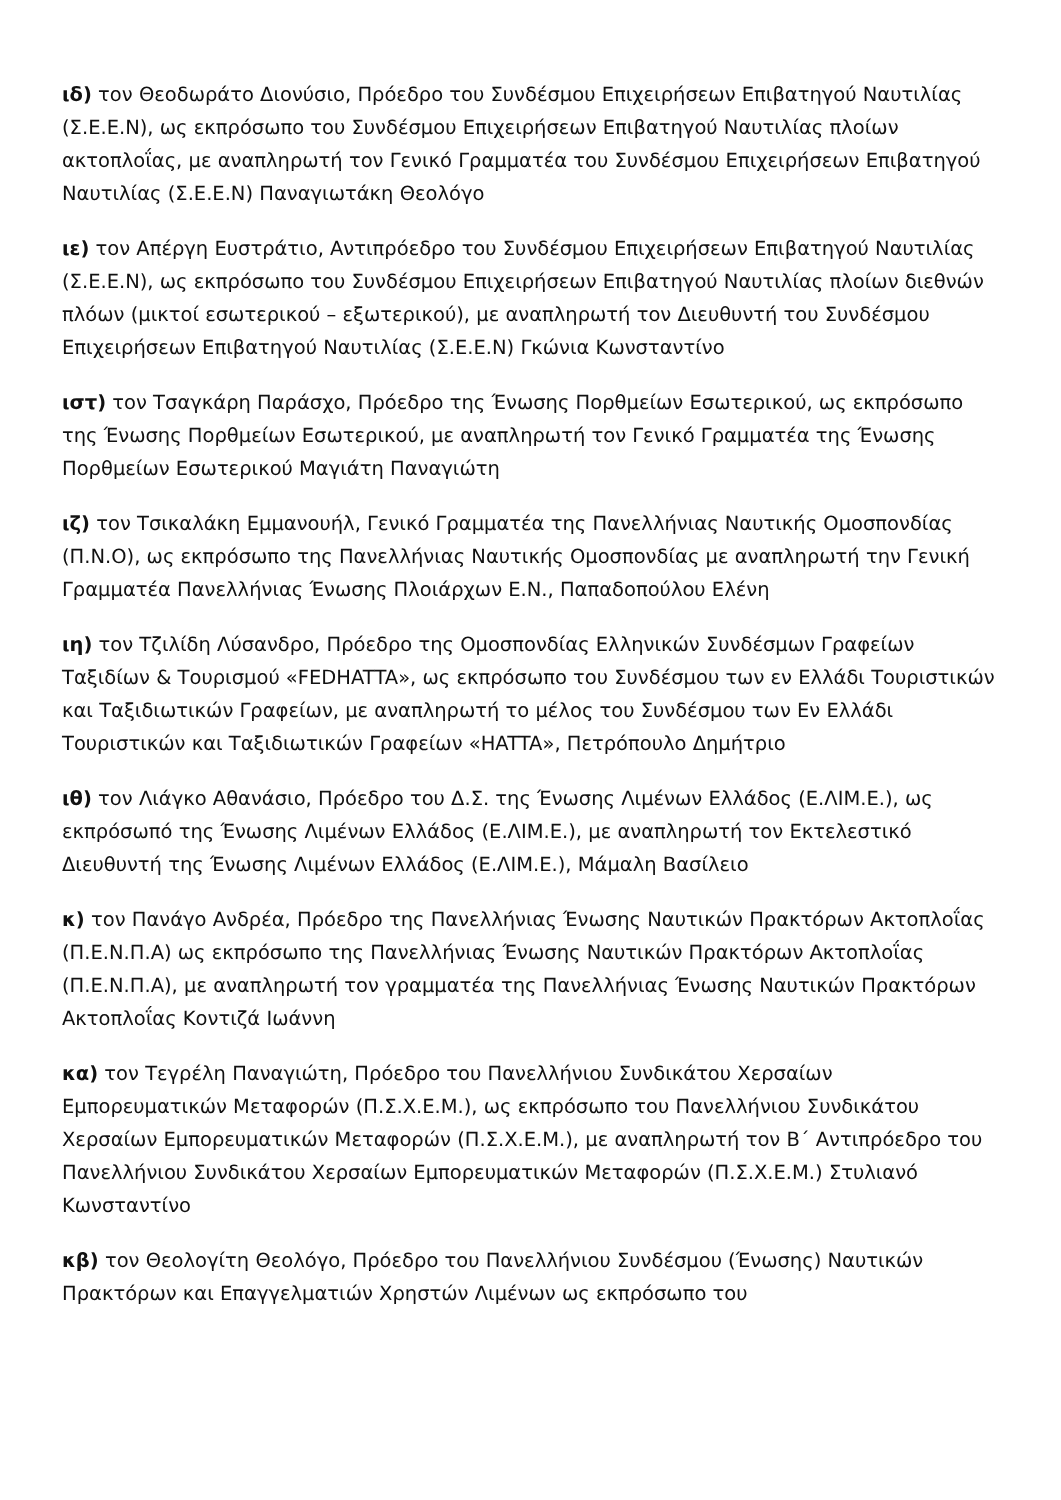ιδ) τον Θεοδωράτο Διονύσιο, Πρόεδρο του Συνδέσμου Επιχειρήσεων Επιβατηγού Ναυτιλίας (Σ.Ε.Ε.Ν), ως εκπρόσωπο του Συνδέσμου Επιχειρήσεων Επιβατηγού Ναυτιλίας πλοίων ακτοπλοΐας, με αναπληρωτή τον Γενικό Γραμματέα του Συνδέσμου Επιχειρήσεων Επιβατηγού Ναυτιλίας (Σ.Ε.Ε.Ν) Παναγιωτάκη Θεολόγο
ιε) τον Απέργη Ευστράτιο, Αντιπρόεδρο του Συνδέσμου Επιχειρήσεων Επιβατηγού Ναυτιλίας (Σ.Ε.Ε.Ν), ως εκπρόσωπο του Συνδέσμου Επιχειρήσεων Επιβατηγού Ναυτιλίας πλοίων διεθνών πλόων (μικτοί εσωτερικού – εξωτερικού), με αναπληρωτή τον Διευθυντή του Συνδέσμου Επιχειρήσεων Επιβατηγού Ναυτιλίας (Σ.Ε.Ε.Ν) Γκώνια Κωνσταντίνο
ιστ) τον Τσαγκάρη Παράσχο, Πρόεδρο της Ένωσης Πορθμείων Εσωτερικού, ως εκπρόσωπο της Ένωσης Πορθμείων Εσωτερικού, με αναπληρωτή τον Γενικό Γραμματέα της Ένωσης Πορθμείων Εσωτερικού Μαγιάτη Παναγιώτη
ιζ) τον Τσικαλάκη Εμμανουήλ, Γενικό Γραμματέα της Πανελλήνιας Ναυτικής Ομοσπονδίας (Π.Ν.Ο), ως εκπρόσωπο της Πανελλήνιας Ναυτικής Ομοσπονδίας με αναπληρωτή την Γενική Γραμματέα Πανελλήνιας Ένωσης Πλοιάρχων Ε.Ν., Παπαδοπούλου Ελένη
ιη) τον Τζιλίδη Λύσανδρο, Πρόεδρο της Ομοσπονδίας Ελληνικών Συνδέσμων Γραφείων Ταξιδίων & Τουρισμού «FEDHATTA», ως εκπρόσωπο του Συνδέσμου των εν Ελλάδι Τουριστικών και Ταξιδιωτικών Γραφείων, με αναπληρωτή το μέλος του Συνδέσμου των Εν Ελλάδι Τουριστικών και Ταξιδιωτικών Γραφείων «HATTA», Πετρόπουλο Δημήτριο
ιθ) τον Λιάγκο Αθανάσιο, Πρόεδρο του Δ.Σ. της Ένωσης Λιμένων Ελλάδος (Ε.ΛΙΜ.Ε.), ως εκπρόσωπό της Ένωσης Λιμένων Ελλάδος (Ε.ΛΙΜ.Ε.), με αναπληρωτή τον Εκτελεστικό Διευθυντή της Ένωσης Λιμένων Ελλάδος (Ε.ΛΙΜ.Ε.), Μάμαλη Βασίλειο
κ) τον Πανάγο Ανδρέα, Πρόεδρο της Πανελλήνιας Ένωσης Ναυτικών Πρακτόρων Ακτοπλοΐας (Π.Ε.Ν.Π.Α) ως εκπρόσωπο της Πανελλήνιας Ένωσης Ναυτικών Πρακτόρων Ακτοπλοΐας (Π.Ε.Ν.Π.Α), με αναπληρωτή τον γραμματέα της Πανελλήνιας Ένωσης Ναυτικών Πρακτόρων Ακτοπλοΐας Κοντιζά Ιωάννη
κα) τον Τεγρέλη Παναγιώτη, Πρόεδρο του Πανελλήνιου Συνδικάτου Χερσαίων Εμπορευματικών Μεταφορών (Π.Σ.Χ.Ε.Μ.), ως εκπρόσωπο του Πανελλήνιου Συνδικάτου Χερσαίων Εμπορευματικών Μεταφορών (Π.Σ.Χ.Ε.Μ.), με αναπληρωτή τον Β΄ Αντιπρόεδρο του Πανελλήνιου Συνδικάτου Χερσαίων Εμπορευματικών Μεταφορών (Π.Σ.Χ.Ε.Μ.) Στυλιανό Κωνσταντίνο
κβ) τον Θεολογίτη Θεολόγο, Πρόεδρο του Πανελλήνιου Συνδέσμου (Ένωσης) Ναυτικών Πρακτόρων και Επαγγελματιών Χρηστών Λιμένων ως εκπρόσωπο του